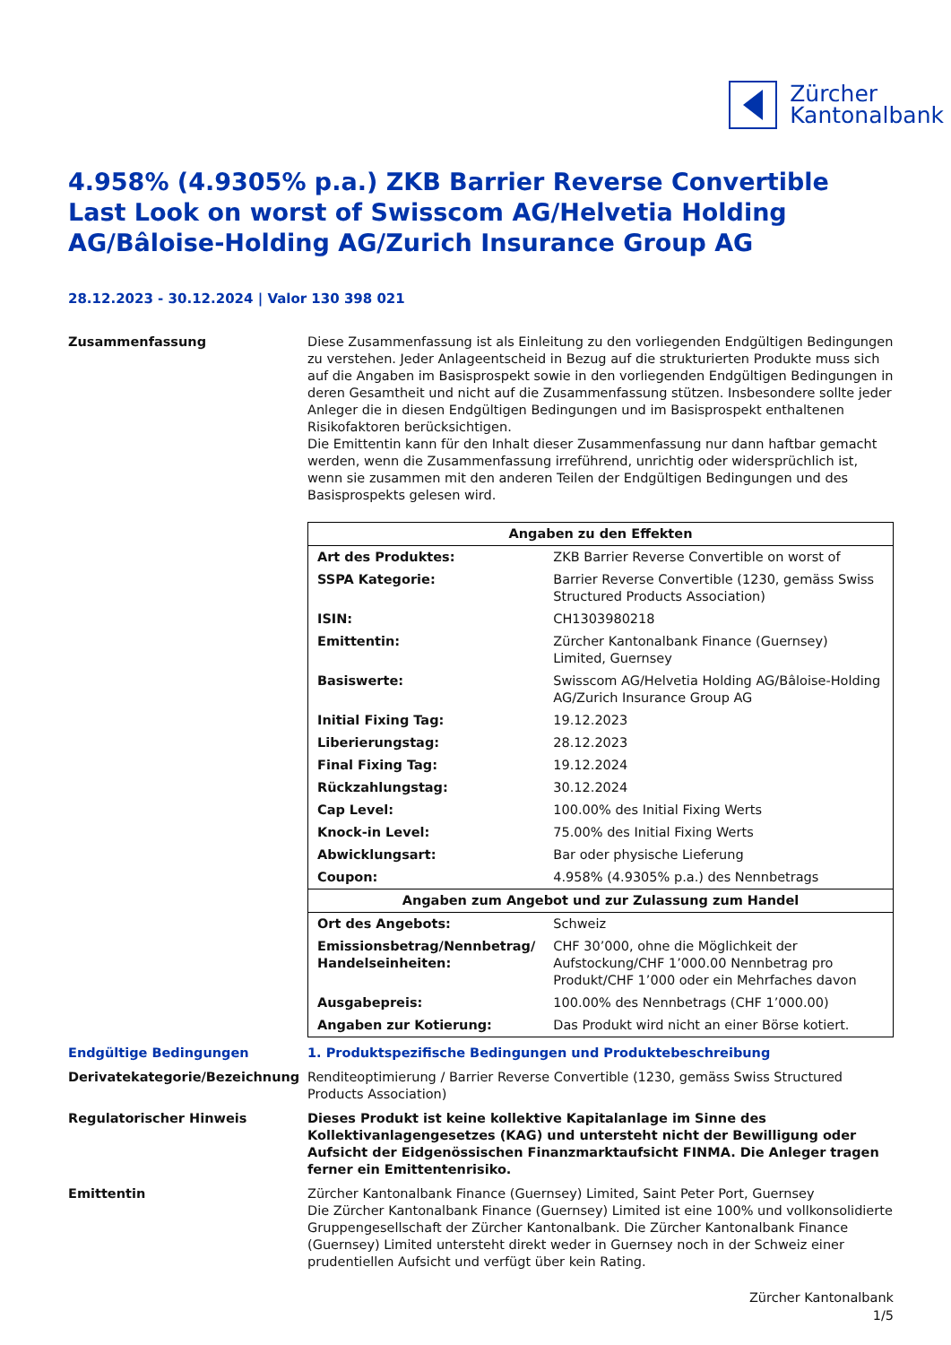Zürcher
Kantonalbank
4.958% (4.9305% p.a.) ZKB Barrier Reverse Convertible Last Look on worst of Swisscom AG/Helvetia Holding AG/Bâloise-Holding AG/Zurich Insurance Group AG
28.12.2023 - 30.12.2024 | Valor 130 398 021
Zusammenfassung Diese Zusammenfassung ist als Einleitung zu den vorliegenden Endgültigen Bedingungen zu verstehen. Jeder Anlageentscheid in Bezug auf die strukturierten Produkte muss sich auf die Angaben im Basisprospekt sowie in den vorliegenden Endgültigen Bedingungen in deren Gesamtheit und nicht auf die Zusammenfassung stützen. Insbesondere sollte jeder Anleger die in diesen Endgültigen Bedingungen und im Basisprospekt enthaltenen Risikofaktoren berücksichtigen.
Die Emittentin kann für den Inhalt dieser Zusammenfassung nur dann haftbar gemacht werden, wenn die Zusammenfassung irreführend, unrichtig oder widersprüchlich ist, wenn sie zusammen mit den anderen Teilen der Endgültigen Bedingungen und des Basisprospekts gelesen wird.
| Angaben zu den Effekten | |
| --- | --- |
| Art des Produktes: | ZKB Barrier Reverse Convertible on worst of |
| SSPA Kategorie: | Barrier Reverse Convertible (1230, gemäss Swiss Structured Products Association) |
| ISIN: | CH1303980218 |
| Emittentin: | Zürcher Kantonalbank Finance (Guernsey) Limited, Guernsey |
| Basiswerte: | Swisscom AG/Helvetia Holding AG/Bâloise-Holding AG/Zurich Insurance Group AG |
| Initial Fixing Tag: | 19.12.2023 |
| Liberierungstag: | 28.12.2023 |
| Final Fixing Tag: | 19.12.2024 |
| Rückzahlungstag: | 30.12.2024 |
| Cap Level: | 100.00% des Initial Fixing Werts |
| Knock-in Level: | 75.00% des Initial Fixing Werts |
| Abwicklungsart: | Bar oder physische Lieferung |
| Coupon: | 4.958% (4.9305% p.a.) des Nennbetrags |
| Angaben zum Angebot und zur Zulassung zum Handel | |
| Ort des Angebots: | Schweiz |
| Emissionsbetrag/Nennbetrag/ Handelseinheiten: | CHF 30’000, ohne die Möglichkeit der Aufstockung/CHF 1’000.00 Nennbetrag pro Produkt/CHF 1’000 oder ein Mehrfaches davon |
| Ausgabepreis: | 100.00% des Nennbetrags (CHF 1’000.00) |
| Angaben zur Kotierung: | Das Produkt wird nicht an einer Börse kotiert. |
Endgültige Bedingungen 1. Produktspezifische Bedingungen und Produktebeschreibung
Derivatekategorie/Bezeichnung Renditeoptimierung / Barrier Reverse Convertible (1230, gemäss Swiss Structured Products Association)
Regulatorischer Hinweis Dieses Produkt ist keine kollektive Kapitalanlage im Sinne des Kollektivanlagengesetzes (KAG) und untersteht nicht der Bewilligung oder Aufsicht der Eidgenössischen Finanzmarktaufsicht FINMA. Die Anleger tragen ferner ein Emittentenrisiko.
Emittentin Zürcher Kantonalbank Finance (Guernsey) Limited, Saint Peter Port, Guernsey
Die Zürcher Kantonalbank Finance (Guernsey) Limited ist eine 100% und vollkonsolidierte Gruppengesellschaft der Zürcher Kantonalbank. Die Zürcher Kantonalbank Finance (Guernsey) Limited untersteht direkt weder in Guernsey noch in der Schweiz einer prudentiellen Aufsicht und verfügt über kein Rating.
Zürcher Kantonalbank
1/5